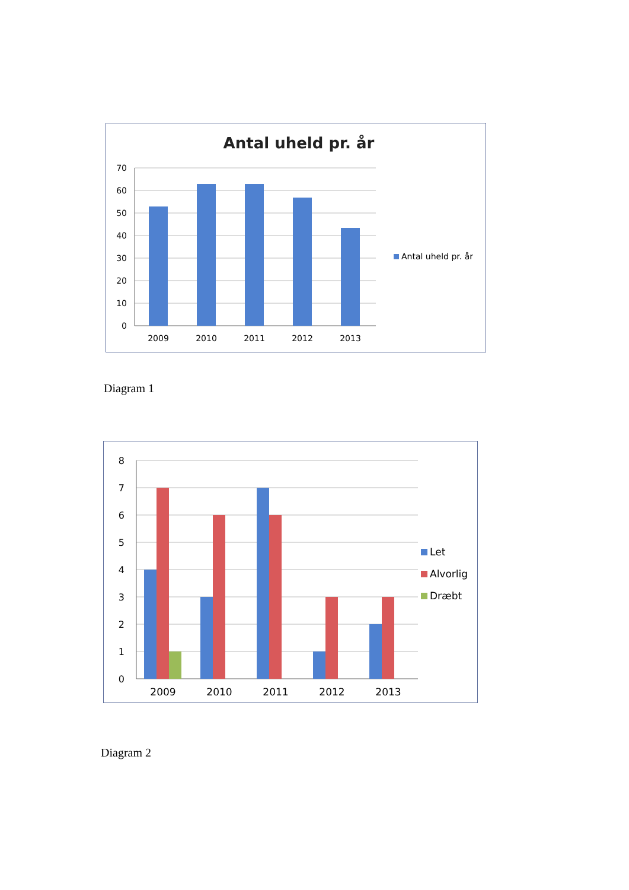Antal uheld pr. år
70
60
50
40
30
20
10
0
2009
2010
2011
2012
2013
Antal uheld pr. år
Diagram 1
8
7
6
5
4
3
2
1
0
2009
2010
2011
2012
2013
Let
Alvorlig
Dræbt
Diagram 2